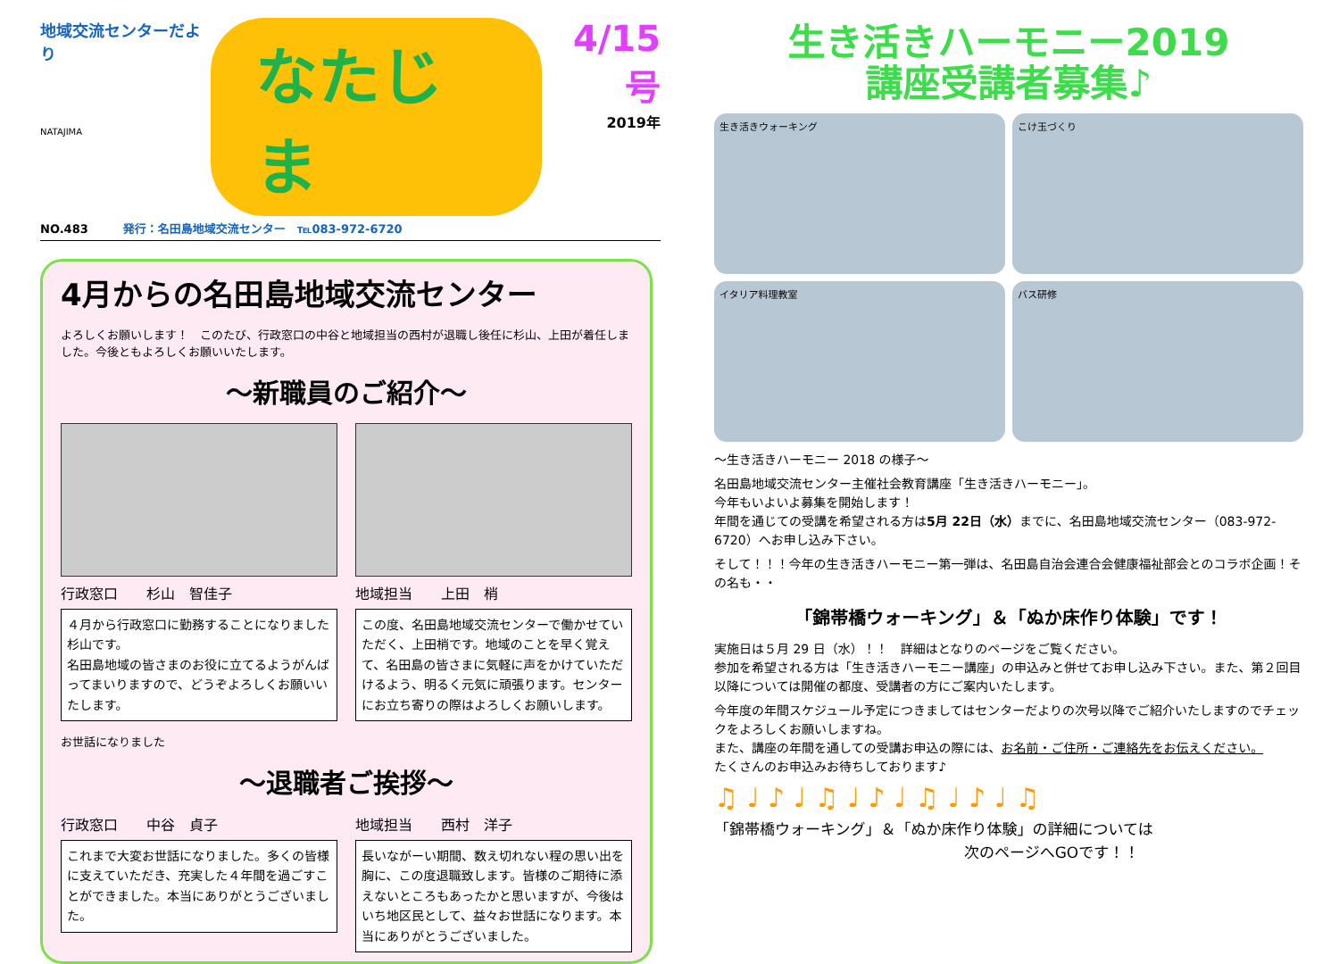地域交流センターだより
NATAJIMA
なたじま
4/15号
2019年
NO.483　　　発行：名田島地域交流センター　℡083-972-6720
4月からの名田島地域交流センター
よろしくお願いします！　このたび、行政窓口の中谷と地域担当の西村が退職し後任に杉山、上田が着任しました。今後ともよろしくお願いいたします。
～新職員のご紹介～
行政窓口　　杉山　智佳子
４月から行政窓口に勤務することになりました杉山です。
名田島地域の皆さまのお役に立てるようがんばってまいりますので、どうぞよろしくお願いいたします。
地域担当　　上田　梢
この度、名田島地域交流センターで働かせていただく、上田梢です。地域のことを早く覚えて、名田島の皆さまに気軽に声をかけていただけるよう、明るく元気に頑張ります。センターにお立ち寄りの際はよろしくお願いします。
お世話になりました
～退職者ご挨拶～
行政窓口　　中谷　貞子
これまで大変お世話になりました。多くの皆様に支えていただき、充実した４年間を過ごすことができました。本当にありがとうございました。
地域担当　　西村　洋子
長いながーい期間、数え切れない程の思い出を胸に、この度退職致します。皆様のご期待に添えないところもあったかと思いますが、今後はいち地区民として、益々お世話になります。本当にありがとうございました。
生き活きハーモニー2019
講座受講者募集♪
生き活きウォーキング
こけ玉づくり
イタリア料理教室
バス研修
～生き活きハーモニー 2018 の様子～
名田島地域交流センター主催社会教育講座「生き活きハーモニー」。
今年もいよいよ募集を開始します！
年間を通じての受講を希望される方は5月 22日（水）までに、名田島地域交流センター（083-972-6720）へお申し込み下さい。
そして！！！今年の生き活きハーモニー第一弾は、名田島自治会連合会健康福祉部会とのコラボ企画！その名も・・
「錦帯橋ウォーキング」＆「ぬか床作り体験」です！
実施日は５月 29 日（水）！！　詳細はとなりのページをご覧ください。
参加を希望される方は「生き活きハーモニー講座」の申込みと併せてお申し込み下さい。また、第２回目以降については開催の都度、受講者の方にご案内いたします。
今年度の年間スケジュール予定につきましてはセンターだよりの次号以降でご紹介いたしますのでチェックをよろしくお願いしますね。
また、講座の年間を通しての受講お申込の際には、お名前・ご住所・ご連絡先をお伝えください。
たくさんのお申込みお待ちしております♪
♫ ♩ ♪ ♩ ♫ ♩ ♪ ♩ ♫ ♩ ♪ ♩ ♫
「錦帯橋ウォーキング」＆「ぬか床作り体験」の詳細については
次のページへGOです！！